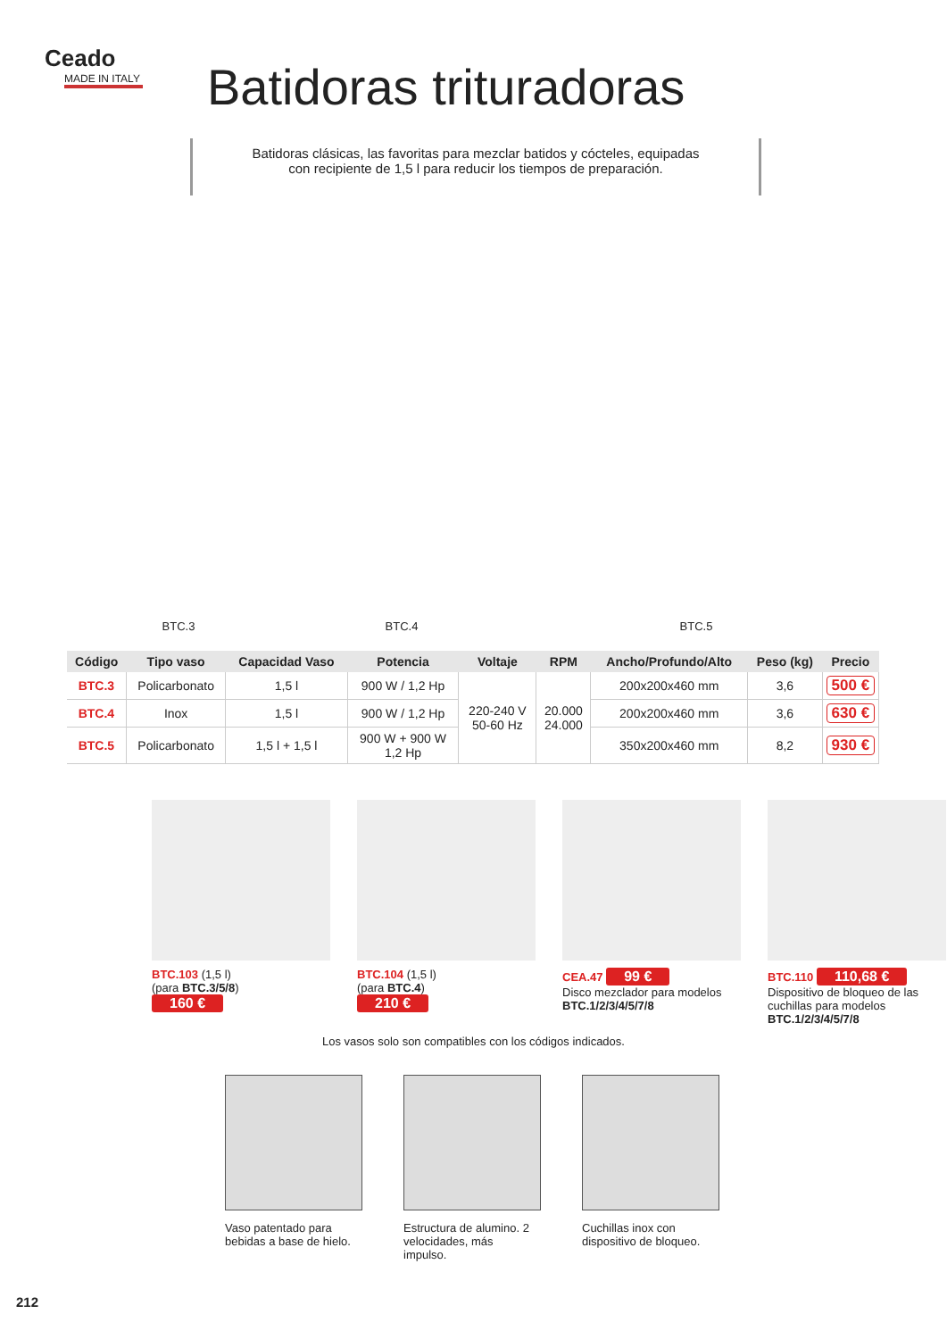Ceado
MADE IN ITALY
Batidoras trituradoras
Batidoras clásicas, las favoritas para mezclar batidos y cócteles, equipadas
con recipiente de 1,5 l para reducir los tiempos de preparación.
BTC.3 BTC.4 BTC.5
| Código | Tipo vaso | Capacidad Vaso | Potencia | Voltaje | RPM | Ancho/Profundo/Alto | Peso (kg) | Precio |
| --- | --- | --- | --- | --- | --- | --- | --- | --- |
| BTC.3 | Policarbonato | 1,5 l | 900 W / 1,2 Hp | 220-240 V 50-60 Hz | 20.000 24.000 | 200x200x460 mm | 3,6 | 500 € |
| BTC.4 | Inox | 1,5 l | 900 W / 1,2 Hp | | | 200x200x460 mm | 3,6 | 630 € |
| BTC.5 | Policarbonato | 1,5 l + 1,5 l | 900 W + 900 W 1,2 Hp | | | 350x200x460 mm | 8,2 | 930 € |
BTC.103 (1,5 l)
(para BTC.3/5/8)
160 €
BTC.104 (1,5 l)
(para BTC.4)
210 €
CEA.47 99 €
Disco mezclador para modelos BTC.1/2/3/4/5/7/8
BTC.110 110,68 €
Dispositivo de bloqueo de las cuchillas para modelos BTC.1/2/3/4/5/7/8
Los vasos solo son compatibles con los códigos indicados.
Vaso patentado para bebidas a base de hielo.
Estructura de alumino. 2 velocidades, más impulso.
Cuchillas inox con dispositivo de bloqueo.
212